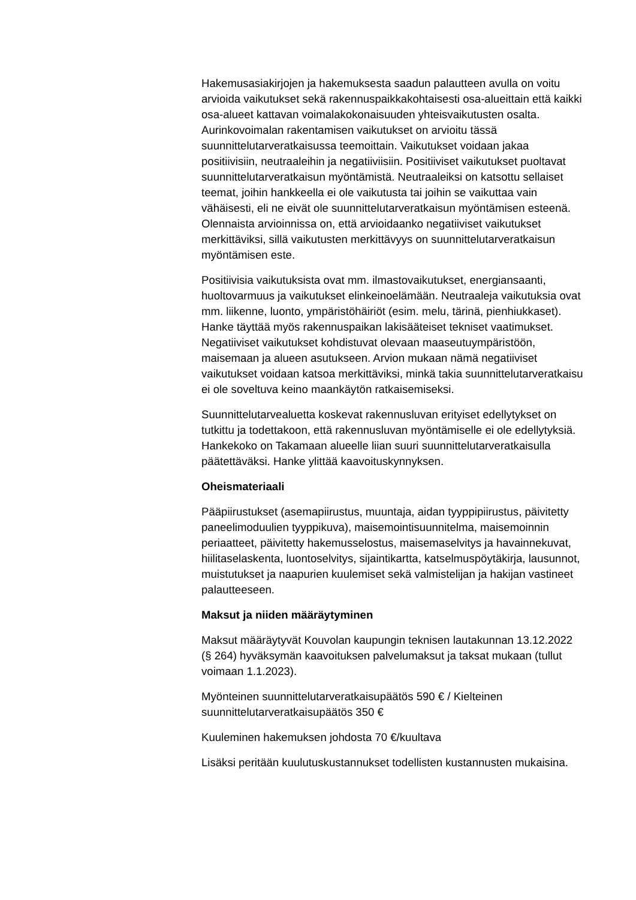Hakemusasiakirjojen ja hakemuksesta saadun palautteen avulla on voitu arvioida vaikutukset sekä rakennuspaikkakohtaisesti osa-alueittain että kaikki osa-alueet kattavan voimalakokonaisuuden yhteisvaikutusten osalta. Aurinkovoimalan rakentamisen vaikutukset on arvioitu tässä suunnittelutarveratkaisussa teemoittain. Vaikutukset voidaan jakaa positiivisiin, neutraaleihin ja negatiiviisiin. Positiiviset vaikutukset puoltavat suunnittelutarveratkaisun myöntämistä. Neutraaleiksi on katsottu sellaiset teemat, joihin hankkeella ei ole vaikutusta tai joihin se vaikuttaa vain vähäisesti, eli ne eivät ole suunnittelutarveratkaisun myöntämisen esteenä. Olennaista arvioinnissa on, että arvioidaanko negatiiviset vaikutukset merkittäviksi, sillä vaikutusten merkittävyys on suunnittelutarveratkaisun myöntämisen este.
Positiivisia vaikutuksista ovat mm. ilmastovaikutukset, energiansaanti, huoltovarmuus ja vaikutukset elinkeinoelämään. Neutraaleja vaikutuksia ovat mm. liikenne, luonto, ympäristöhäiriöt (esim. melu, tärinä, pienhiukkaset). Hanke täyttää myös rakennuspaikan lakisääteiset tekniset vaatimukset. Negatiiviset vaikutukset kohdistuvat olevaan maaseutuympäristöön, maisemaan ja alueen asutukseen. Arvion mukaan nämä negatiiviset vaikutukset voidaan katsoa merkittäviksi, minkä takia suunnittelutarveratkaisu ei ole soveltuva keino maankäytön ratkaisemiseksi.
Suunnittelutarvealuetta koskevat rakennusluvan erityiset edellytykset on tutkittu ja todettakoon, että rakennusluvan myöntämiselle ei ole edellytyksiä. Hankekoko on Takamaan alueelle liian suuri suunnittelutarveratkaisulla päätettäväksi. Hanke ylittää kaavoituskynnyksen.
Oheismateriaali
Pääpiirustukset (asemapiirustus, muuntaja, aidan tyyppipiirustus, päivitetty paneelimoduulien tyyppikuva), maisemointisuunnitelma, maisemoinnin periaatteet, päivitetty hakemusselostus, maisemaselvitys ja havainnekuvat, hiilitaselaskenta, luontoselvitys, sijaintikartta, katselmuspöytäkirja, lausunnot, muistutukset ja naapurien kuulemiset sekä valmistelijan ja hakijan vastineet palautteeseen.
Maksut ja niiden määräytyminen
Maksut määräytyvät Kouvolan kaupungin teknisen lautakunnan 13.12.2022 (§ 264) hyväksymän kaavoituksen palvelumaksut ja taksat mukaan (tullut voimaan 1.1.2023).
Myönteinen suunnittelutarveratkaisupäätös 590 € / Kielteinen suunnittelutarveratkaisupäätös 350 €
Kuuleminen hakemuksen johdosta 70 €/kuultava
Lisäksi peritään kuulutuskustannukset todellisten kustannusten mukaisina.